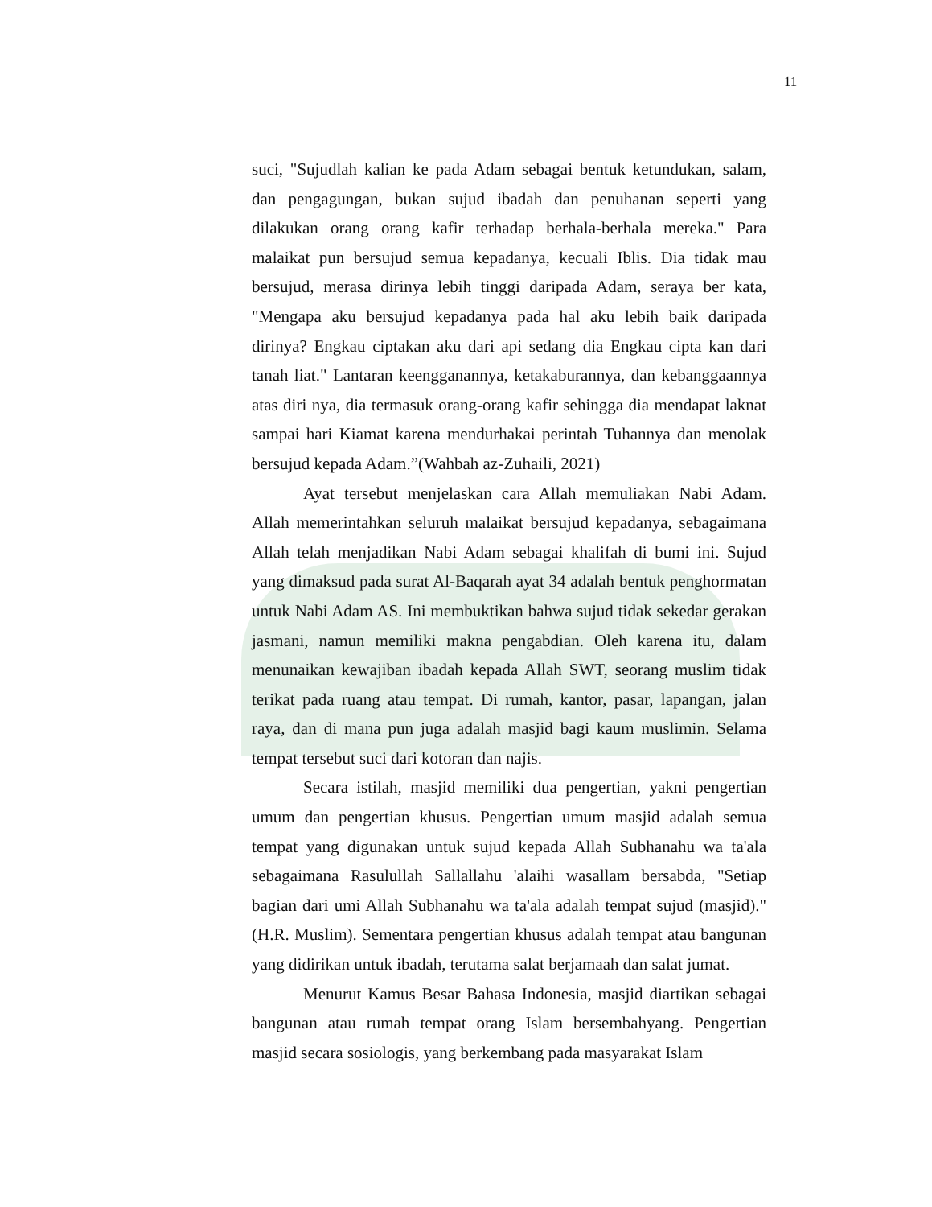11
suci, "Sujudlah kalian ke pada Adam sebagai bentuk ketundukan, salam, dan pengagungan, bukan sujud ibadah dan penuhanan seperti yang dilakukan orang orang kafir terhadap berhala-berhala mereka." Para malaikat pun bersujud semua kepadanya, kecuali Iblis. Dia tidak mau bersujud, merasa dirinya lebih tinggi daripada Adam, seraya ber kata, "Mengapa aku bersujud kepadanya pada hal aku lebih baik daripada dirinya? Engkau ciptakan aku dari api sedang dia Engkau cipta kan dari tanah liat." Lantaran keengganannya, ketakaburannya, dan kebanggaannya atas diri nya, dia termasuk orang-orang kafir sehingga dia mendapat laknat sampai hari Kiamat karena mendurhakai perintah Tuhannya dan menolak bersujud kepada Adam.”(Wahbah az-Zuhaili, 2021)
Ayat tersebut menjelaskan cara Allah memuliakan Nabi Adam. Allah memerintahkan seluruh malaikat bersujud kepadanya, sebagaimana Allah telah menjadikan Nabi Adam sebagai khalifah di bumi ini. Sujud yang dimaksud pada surat Al-Baqarah ayat 34 adalah bentuk penghormatan untuk Nabi Adam AS. Ini membuktikan bahwa sujud tidak sekedar gerakan jasmani, namun memiliki makna pengabdian. Oleh karena itu, dalam menunaikan kewajiban ibadah kepada Allah SWT, seorang muslim tidak terikat pada ruang atau tempat. Di rumah, kantor, pasar, lapangan, jalan raya, dan di mana pun juga adalah masjid bagi kaum muslimin. Selama tempat tersebut suci dari kotoran dan najis.
Secara istilah, masjid memiliki dua pengertian, yakni pengertian umum dan pengertian khusus. Pengertian umum masjid adalah semua tempat yang digunakan untuk sujud kepada Allah Subhanahu wa ta'ala sebagaimana Rasulullah Sallallahu 'alaihi wasallam bersabda, "Setiap bagian dari umi Allah Subhanahu wa ta'ala adalah tempat sujud (masjid)." (H.R. Muslim). Sementara pengertian khusus adalah tempat atau bangunan yang didirikan untuk ibadah, terutama salat berjamaah dan salat jumat.
Menurut Kamus Besar Bahasa Indonesia, masjid diartikan sebagai bangunan atau rumah tempat orang Islam bersembahyang. Pengertian masjid secara sosiologis, yang berkembang pada masyarakat Islam